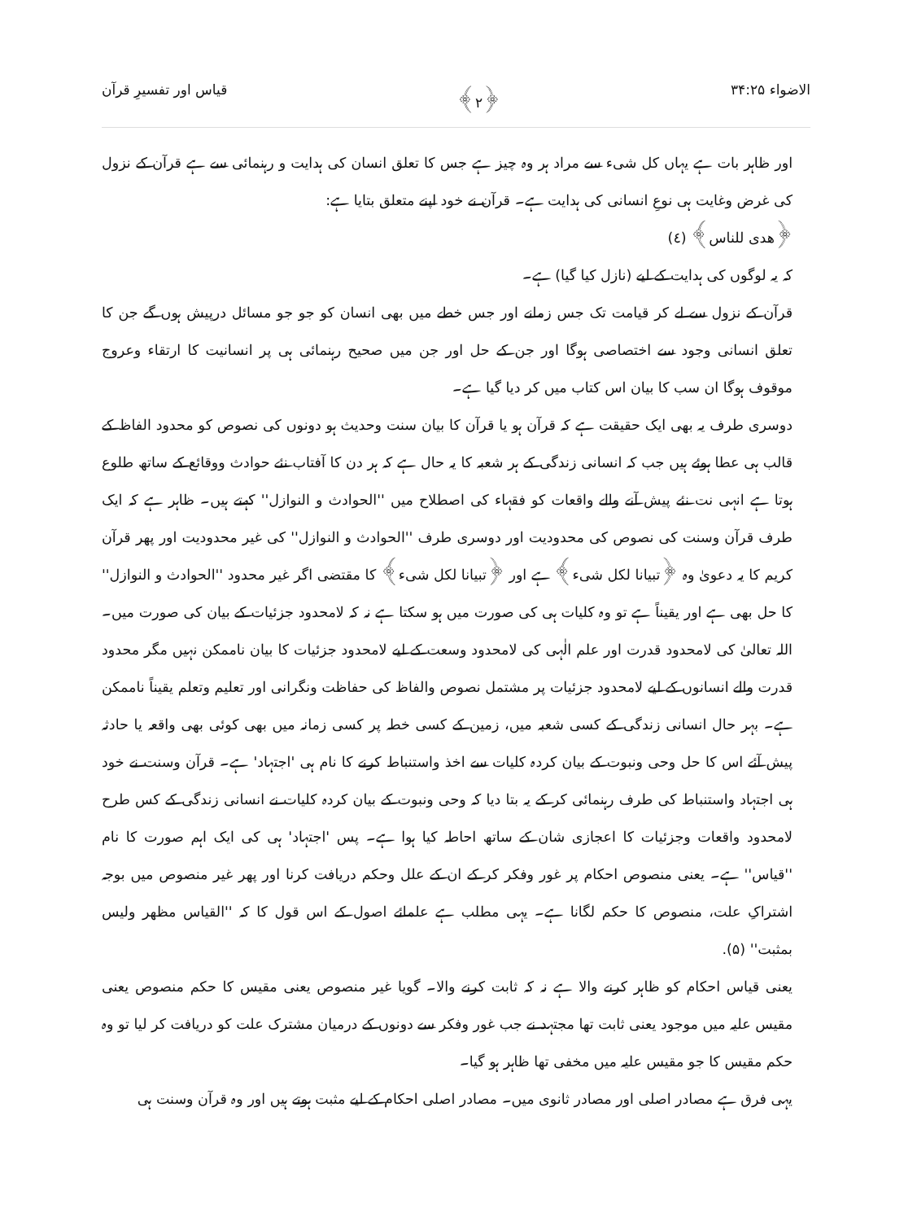الاضواء ۳۴:۲۵ ﴿۲﴾ قیاس اور تفسیرِ قرآن
اور ظاہر بات ہے یہاں کل شیء سے مراد ہر وہ چیز ہے جس کا تعلق انسان کی ہدایت و رہنمائی سے ہے قرآن کے نزول کی غرض وغایت ہی نوعِ انسانی کی ہدایت ہے۔ قرآن نے خود اپنے متعلق بتایا ہے:
﴿هدى للناس﴾ (٤)
کہ یہ لوگوں کی ہدایت کے لیے (نازل کیا گیا) ہے۔
قرآن کے نزول سے لے کر قیامت تک جس زمانے اور جس خطے میں بھی انسان کو جو جو مسائل درپیش ہوں گے جن کا تعلق انسانی وجود سے اختصاصی ہوگا اور جن کے حل اور جن میں صحیح رہنمائی ہی پر انسانیت کا ارتقاء وعروج موقوف ہوگا ان سب کا بیان اس کتاب میں کر دیا گیا ہے۔
دوسری طرف یہ بھی ایک حقیقت ہے کہ قرآن ہو یا قرآن کا بیان سنت وحدیث ہو دونوں کی نصوص کو محدود الفاظ کے قالب ہی عطا ہوئے ہیں جب کہ انسانی زندگی کے ہر شعبہ کا یہ حال ہے کہ ہر دن کا آفتاب نئے حوادث ووقائع کے ساتھ طلوع ہوتا ہے انہی نت نئے پیش آنے والے واقعات کو فقہاء کی اصطلاح میں ''الحوادث و النوازل'' کہتے ہیں۔ ظاہر ہے کہ ایک طرف قرآن وسنت کی نصوص کی محدودیت اور دوسری طرف ''الحوادث و النوازل'' کی غیر محدودیت اور پھر قرآن کریم کا یہ دعویٰ وہ ﴿تبیانا لکل شیء﴾ ہے اور ﴿تبیانا لکل شیء﴾ کا مقتضی اگر غیر محدود ''الحوادث و النوازل'' کا حل بھی ہے اور یقیناً ہے تو وہ کلیات ہی کی صورت میں ہو سکتا ہے نہ کہ لامحدود جزئیات کے بیان کی صورت میں۔ اللہ تعالیٰ کی لامحدود قدرت اور علم الٰہی کی لامحدود وسعت کے لیے لامحدود جزئیات کا بیان ناممکن نہیں مگر محدود قدرت والے انسانوں کے لیے لامحدود جزئیات پر مشتمل نصوص والفاظ کی حفاظت ونگرانی اور تعلیم وتعلم یقیناً ناممکن ہے۔ بہر حال انسانی زندگی کے کسی شعبہ میں، زمین کے کسی خطہ پر کسی زمانہ میں بھی کوئی بھی واقعہ یا حادثہ پیش آئے اس کا حل وحی ونبوت کے بیان کردہ کلیات سے اخذ واستنباط کرنے کا نام ہی 'اجتہاد' ہے۔ قرآن وسنت نے خود ہی اجتہاد واستنباط کی طرف رہنمائی کر کے یہ بتا دیا کہ وحی ونبوت کے بیان کردہ کلیات نے انسانی زندگی کے کس طرح لامحدود واقعات وجزئیات کا اعجازی شان کے ساتھ احاطہ کیا ہوا ہے۔ پس 'اجتہاد' ہی کی ایک اہم صورت کا نام ''قیاس'' ہے۔ یعنی منصوص احکام پر غور وفکر کر کے ان کے علل وحکم دریافت کرنا اور پھر غیر منصوص میں بوجہ اشتراکِ علت، منصوص کا حکم لگانا ہے۔ یہی مطلب ہے علمائے اصول کے اس قول کا کہ ''القیاس مظهر ولیس بمثبت'' (۵).
یعنی قیاس احکام کو ظاہر کرنے والا ہے نہ کہ ثابت کرنے والا۔ گویا غیر منصوص یعنی مقیس کا حکم منصوص یعنی مقیس علیہ میں موجود یعنی ثابت تھا مجتہد نے جب غور وفکر سے دونوں کے درمیان مشترک علت کو دریافت کر لیا تو وہ حکم مقیس کا جو مقیس علیہ میں مخفی تھا ظاہر ہو گیا۔
یہی فرق ہے مصادر اصلی اور مصادر ثانوی میں۔ مصادر اصلی احکام کے لیے مثبت ہوتے ہیں اور وہ قرآن وسنت ہی